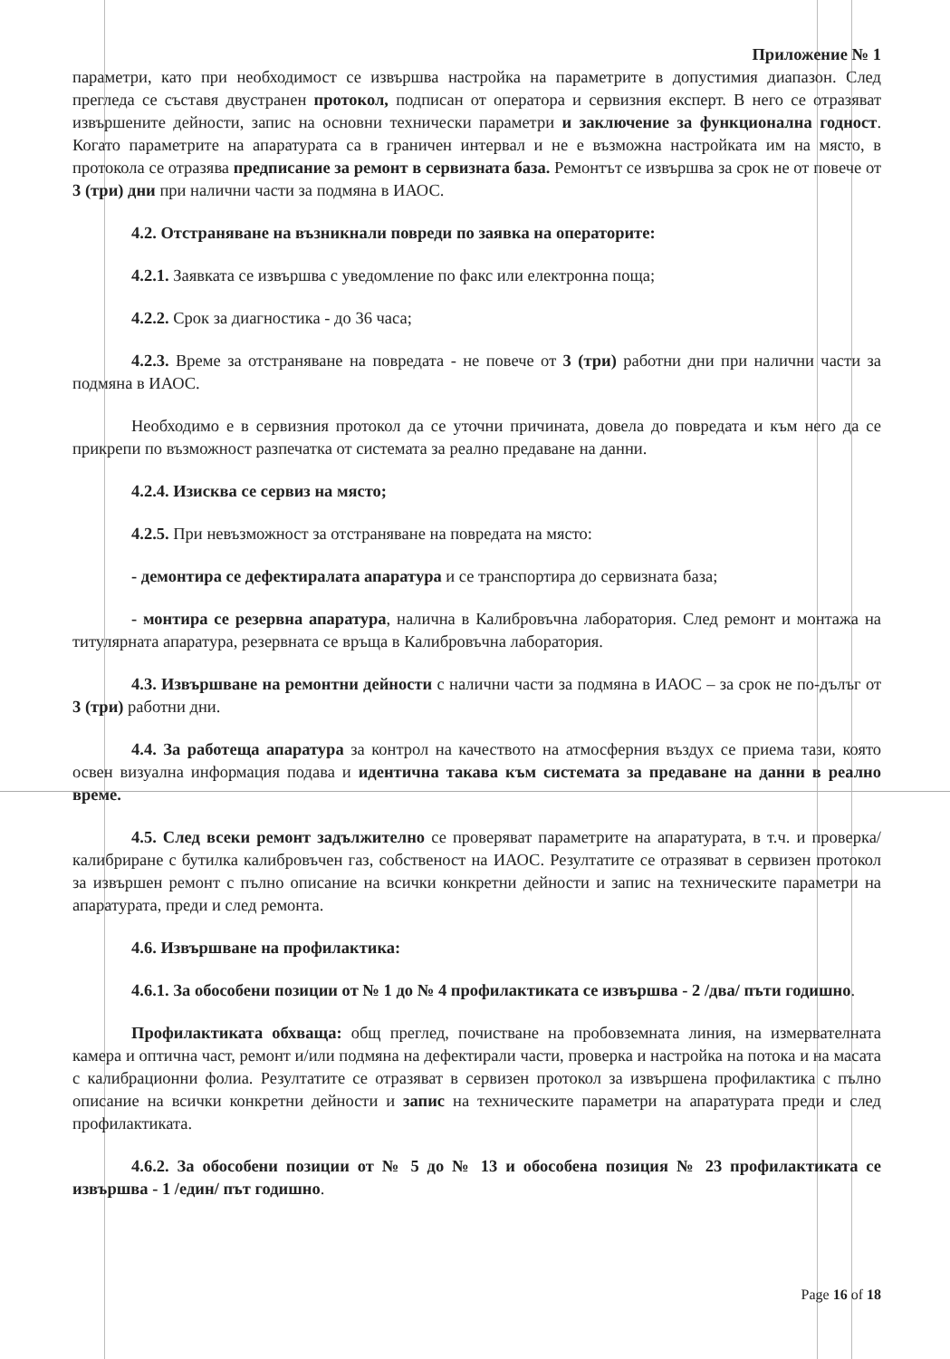Приложение № 1
параметри, като при необходимост се извършва настройка на параметрите в допустимия диапазон. След прегледа се съставя двустранен протокол, подписан от оператора и сервизния експерт. В него се отразяват извършените дейности, запис на основни технически параметри и заключение за функционална годност. Когато параметрите на апаратурата са в граничен интервал и не е възможна настройката им на място, в протокола се отразява предписание за ремонт в сервизната база. Ремонтът се извършва за срок не от повече от 3 (три) дни при налични части за подмяна в ИАОС.
4.2. Отстраняване на възникнали повреди по заявка на операторите:
4.2.1. Заявката се извършва с уведомление по факс или електронна поща;
4.2.2. Срок за диагностика - до 36 часа;
4.2.3. Време за отстраняване на повредата - не повече от 3 (три) работни дни при налични части за подмяна в ИАОС.
Необходимо е в сервизния протокол да се уточни причината, довела до повредата и към него да се прикрепи по възможност разпечатка от системата за реално предаване на данни.
4.2.4. Изисква се сервиз на място;
4.2.5. При невъзможност за отстраняване на повредата на място:
- демонтира се дефектиралата апаратура и се транспортира до сервизната база;
- монтира се резервна апаратура, налична в Калибровъчна лаборатория. След ремонт и монтажа на титулярната апаратура, резервната се връща в Калибровъчна лаборатория.
4.3. Извършване на ремонтни дейности с налични части за подмяна в ИАОС – за срок не по-дълъг от 3 (три) работни дни.
4.4. За работеща апаратура за контрол на качеството на атмосферния въздух се приема тази, която освен визуална информация подава и идентична такава към системата за предаване на данни в реално време.
4.5. След всеки ремонт задължително се проверяват параметрите на апаратурата, в т.ч. и проверка/калибриране с бутилка калибровъчен газ, собственост на ИАОС. Резултатите се отразяват в сервизен протокол за извършен ремонт с пълно описание на всички конкретни дейности и запис на техническите параметри на апаратурата, преди и след ремонта.
4.6. Извършване на профилактика:
4.6.1. За обособени позиции от № 1 до № 4 профилактиката се извършва - 2 /два/ пъти годишно.
Профилактиката обхваща: общ преглед, почистване на пробовземната линия, на измервателната камера и оптична част, ремонт и/или подмяна на дефектирали части, проверка и настройка на потока и на масата с калибрационни фолиа. Резултатите се отразяват в сервизен протокол за извършена профилактика с пълно описание на всички конкретни дейности и запис на техническите параметри на апаратурата преди и след профилактиката.
4.6.2. За обособени позиции от № 5 до № 13 и обособена позиция № 23 профилактиката се извършва - 1 /един/ път годишно.
Page 16 of 18